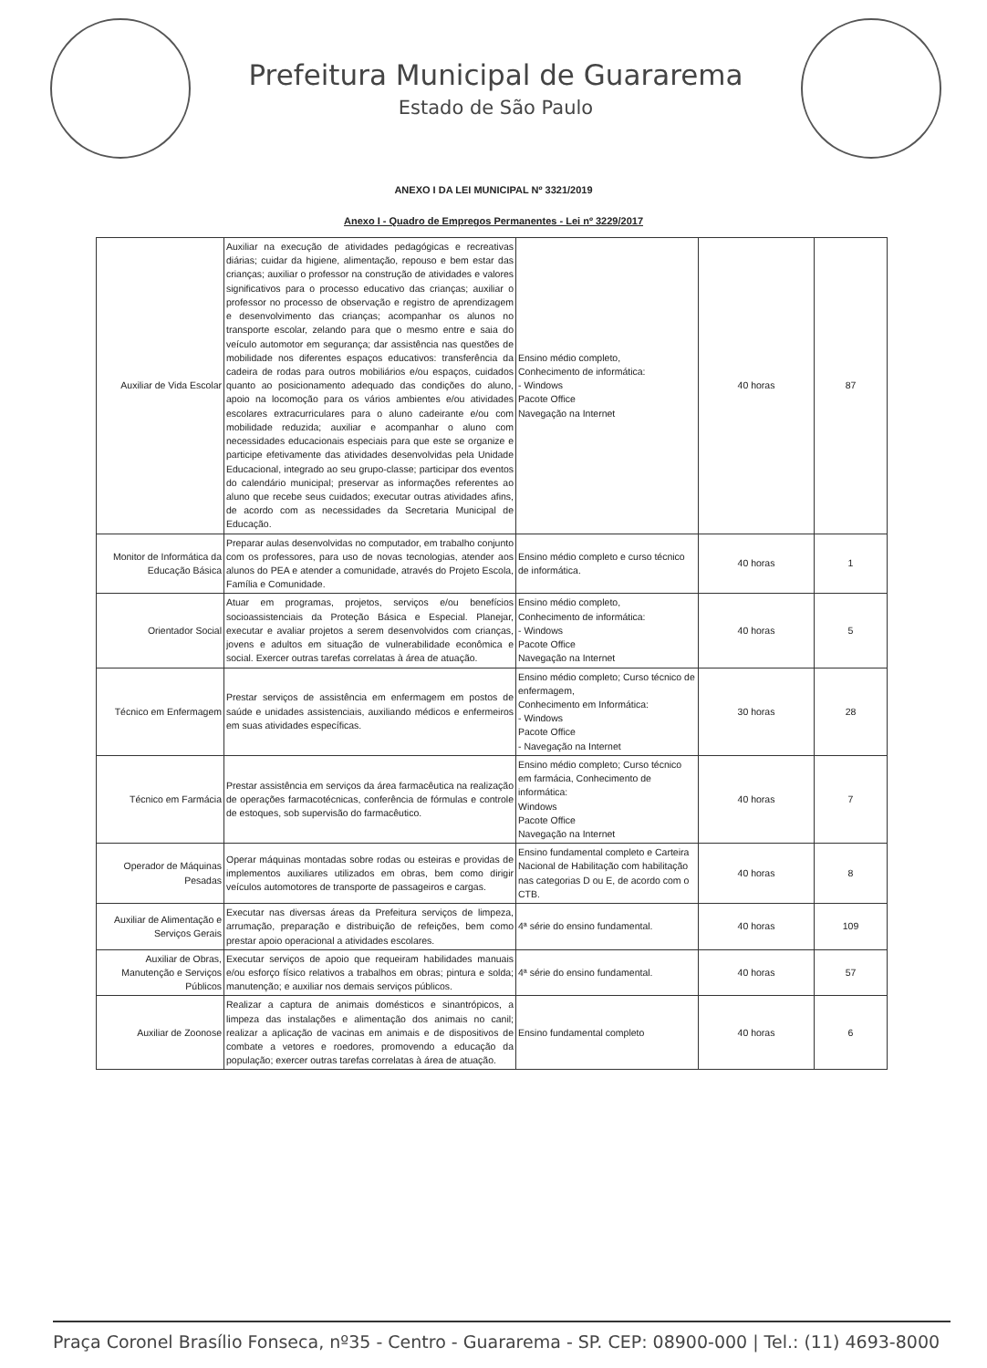Prefeitura Municipal de Guararema
Estado de São Paulo
ANEXO I DA LEI MUNICIPAL Nº 3321/2019
Anexo I - Quadro de Empregos Permanentes - Lei nº 3229/2017
| Auxiliar de Vida Escolar | Auxiliar na execução de atividades pedagógicas e recreativas diárias; cuidar da higiene, alimentação, repouso e bem estar das crianças; auxiliar o professor na construção de atividades e valores significativos para o processo educativo das crianças; auxiliar o professor no processo de observação e registro de aprendizagem e desenvolvimento das crianças; acompanhar os alunos no transporte escolar, zelando para que o mesmo entre e saia do veículo automotor em segurança; dar assistência nas questões de mobilidade nos diferentes espaços educativos: transferência da cadeira de rodas para outros mobiliários e/ou espaços, cuidados quanto ao posicionamento adequado das condições do aluno, apoio na locomoção para os vários ambientes e/ou atividades escolares extracurriculares para o aluno cadeirante e/ou com mobilidade reduzida; auxiliar e acompanhar o aluno com necessidades educacionais especiais para que este se organize e participe efetivamente das atividades desenvolvidas pela Unidade Educacional, integrado ao seu grupo-classe; participar dos eventos do calendário municipal; preservar as informações referentes ao aluno que recebe seus cuidados; executar outras atividades afins, de acordo com as necessidades da Secretaria Municipal de Educação. | Ensino médio completo, Conhecimento de informática: - Windows Pacote Office Navegação na Internet | 40 horas | 87 |
| Monitor de Informática da Educação Básica | Preparar aulas desenvolvidas no computador, em trabalho conjunto com os professores, para uso de novas tecnologias, atender aos alunos do PEA e atender a comunidade, através do Projeto Escola, Família e Comunidade. | Ensino médio completo e curso técnico de informática. | 40 horas | 1 |
| Orientador Social | Atuar em programas, projetos, serviços e/ou benefícios socioassistenciais da Proteção Básica e Especial. Planejar, executar e avaliar projetos a serem desenvolvidos com crianças, jovens e adultos em situação de vulnerabilidade econômica e social. Exercer outras tarefas correlatas à área de atuação. | Ensino médio completo, Conhecimento de informática: - Windows Pacote Office Navegação na Internet | 40 horas | 5 |
| Técnico em Enfermagem | Prestar serviços de assistência em enfermagem em postos de saúde e unidades assistenciais, auxiliando médicos e enfermeiros em suas atividades específicas. | Ensino médio completo; Curso técnico de enfermagem, Conhecimento em Informática: - Windows Pacote Office - Navegação na Internet | 30 horas | 28 |
| Técnico em Farmácia | Prestar assistência em serviços da área farmacêutica na realização de operações farmacotécnicas, conferência de fórmulas e controle de estoques, sob supervisão do farmacêutico. | Ensino médio completo; Curso técnico em farmácia, Conhecimento de informática: Windows Pacote Office Navegação na Internet | 40 horas | 7 |
| Operador de Máquinas Pesadas | Operar máquinas montadas sobre rodas ou esteiras e providas de implementos auxiliares utilizados em obras, bem como dirigir veículos automotores de transporte de passageiros e cargas. | Ensino fundamental completo e Carteira Nacional de Habilitação com habilitação nas categorias D ou E, de acordo com o CTB. | 40 horas | 8 |
| Auxiliar de Alimentação e Serviços Gerais | Executar nas diversas áreas da Prefeitura serviços de limpeza, arrumação, preparação e distribuição de refeições, bem como prestar apoio operacional a atividades escolares. | 4ª série do ensino fundamental. | 40 horas | 109 |
| Auxiliar de Obras, Manutenção e Serviços Públicos | Executar serviços de apoio que requeiram habilidades manuais e/ou esforço físico relativos a trabalhos em obras; pintura e solda; manutenção; e auxiliar nos demais serviços públicos. | 4ª série do ensino fundamental. | 40 horas | 57 |
| Auxiliar de Zoonose | Realizar a captura de animais domésticos e sinantrópicos, a limpeza das instalações e alimentação dos animais no canil; realizar a aplicação de vacinas em animais e de dispositivos de combate a vetores e roedores, promovendo a educação da população; exercer outras tarefas correlatas à área de atuação. | Ensino fundamental completo | 40 horas | 6 |
Praça Coronel Brasílio Fonseca, nº35 - Centro - Guararema - SP. CEP: 08900-000 | Tel.: (11) 4693-8000